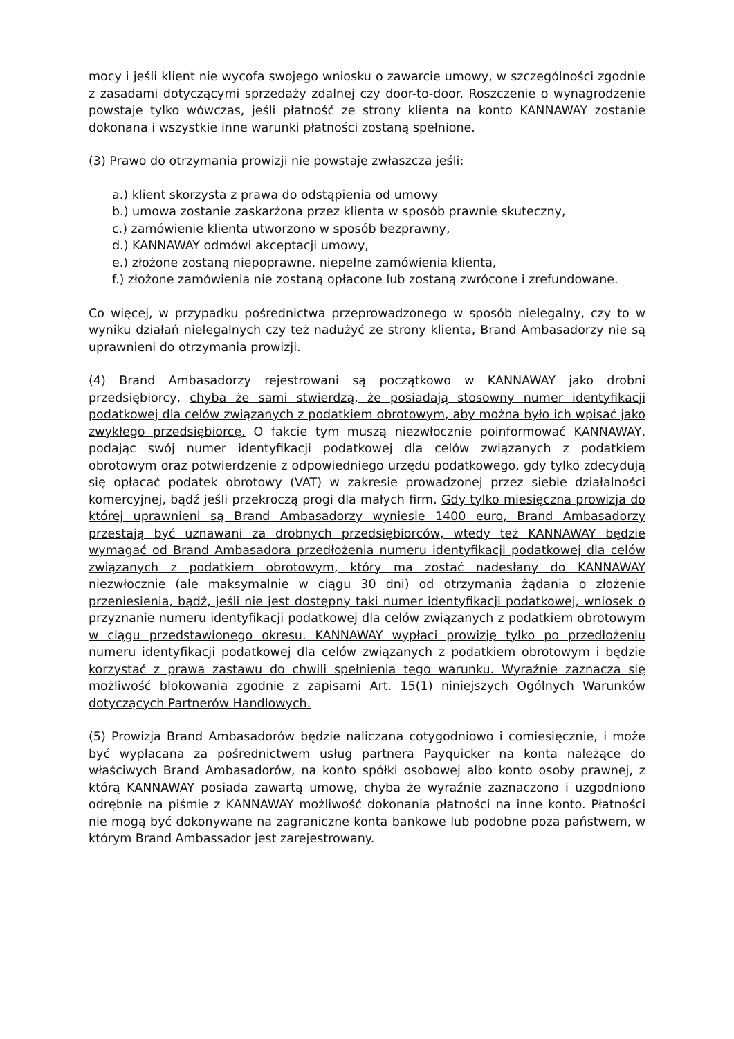mocy i jeśli klient nie wycofa swojego wniosku o zawarcie umowy, w szczególności zgodnie z zasadami dotyczącymi sprzedaży zdalnej czy door-to-door. Roszczenie o wynagrodzenie powstaje tylko wówczas, jeśli płatność ze strony klienta na konto KANNAWAY zostanie dokonana i wszystkie inne warunki płatności zostaną spełnione.
(3) Prawo do otrzymania prowizji nie powstaje zwłaszcza jeśli:
a.) klient skorzysta z prawa do odstąpienia od umowy
b.) umowa zostanie zaskarżona przez klienta w sposób prawnie skuteczny,
c.) zamówienie klienta utworzono w sposób bezprawny,
d.) KANNAWAY odmówi akceptacji umowy,
e.) złożone zostaną niepoprawne, niepełne zamówienia klienta,
f.) złożone zamówienia nie zostaną opłacone lub zostaną zwrócone i zrefundowane.
Co więcej, w przypadku pośrednictwa przeprowadzonego w sposób nielegalny, czy to w wyniku działań nielegalnych czy też nadużyć ze strony klienta, Brand Ambasadorzy nie są uprawnieni do otrzymania prowizji.
(4) Brand Ambasadorzy rejestrowani są początkowo w KANNAWAY jako drobni przedsiębiorcy, chyba że sami stwierdzą, że posiadają stosowny numer identyfikacji podatkowej dla celów związanych z podatkiem obrotowym, aby można było ich wpisać jako zwykłego przedsiębiorcę. O fakcie tym muszą niezwłocznie poinformować KANNAWAY, podając swój numer identyfikacji podatkowej dla celów związanych z podatkiem obrotowym oraz potwierdzenie z odpowiedniego urzędu podatkowego, gdy tylko zdecydują się opłacać podatek obrotowy (VAT) w zakresie prowadzonej przez siebie działalności komercyjnej, bądź jeśli przekroczą progi dla małych firm. Gdy tylko miesięczna prowizja do której uprawnieni są Brand Ambasadorzy wyniesie 1400 euro, Brand Ambasadorzy przestają być uznawani za drobnych przedsiębiorców, wtedy też KANNAWAY będzie wymagać od Brand Ambasadora przedłożenia numeru identyfikacji podatkowej dla celów związanych z podatkiem obrotowym, który ma zostać nadesłany do KANNAWAY niezwłocznie (ale maksymalnie w ciągu 30 dni) od otrzymania żądania o złożenie przeniesienia, bądź, jeśli nie jest dostępny taki numer identyfikacji podatkowej, wniosek o przyznanie numeru identyfikacji podatkowej dla celów związanych z podatkiem obrotowym w ciągu przedstawionego okresu. KANNAWAY wypłaci prowizję tylko po przedłożeniu numeru identyfikacji podatkowej dla celów związanych z podatkiem obrotowym i będzie korzystać z prawa zastawu do chwili spełnienia tego warunku. Wyraźnie zaznacza się możliwość blokowania zgodnie z zapisami Art. 15(1) niniejszych Ogólnych Warunków dotyczących Partnerów Handlowych.
(5) Prowizja Brand Ambasadorów będzie naliczana cotygodniowo i comiesięcznie, i może być wypłacana za pośrednictwem usług partnera Payquicker na konta należące do właściwych Brand Ambasadorów, na konto spółki osobowej albo konto osoby prawnej, z którą KANNAWAY posiada zawartą umowę, chyba że wyraźnie zaznaczono i uzgodniono odrębnie na piśmie z KANNAWAY możliwość dokonania płatności na inne konto. Płatności nie mogą być dokonywane na zagraniczne konta bankowe lub podobne poza państwem, w którym Brand Ambassador jest zarejestrowany.